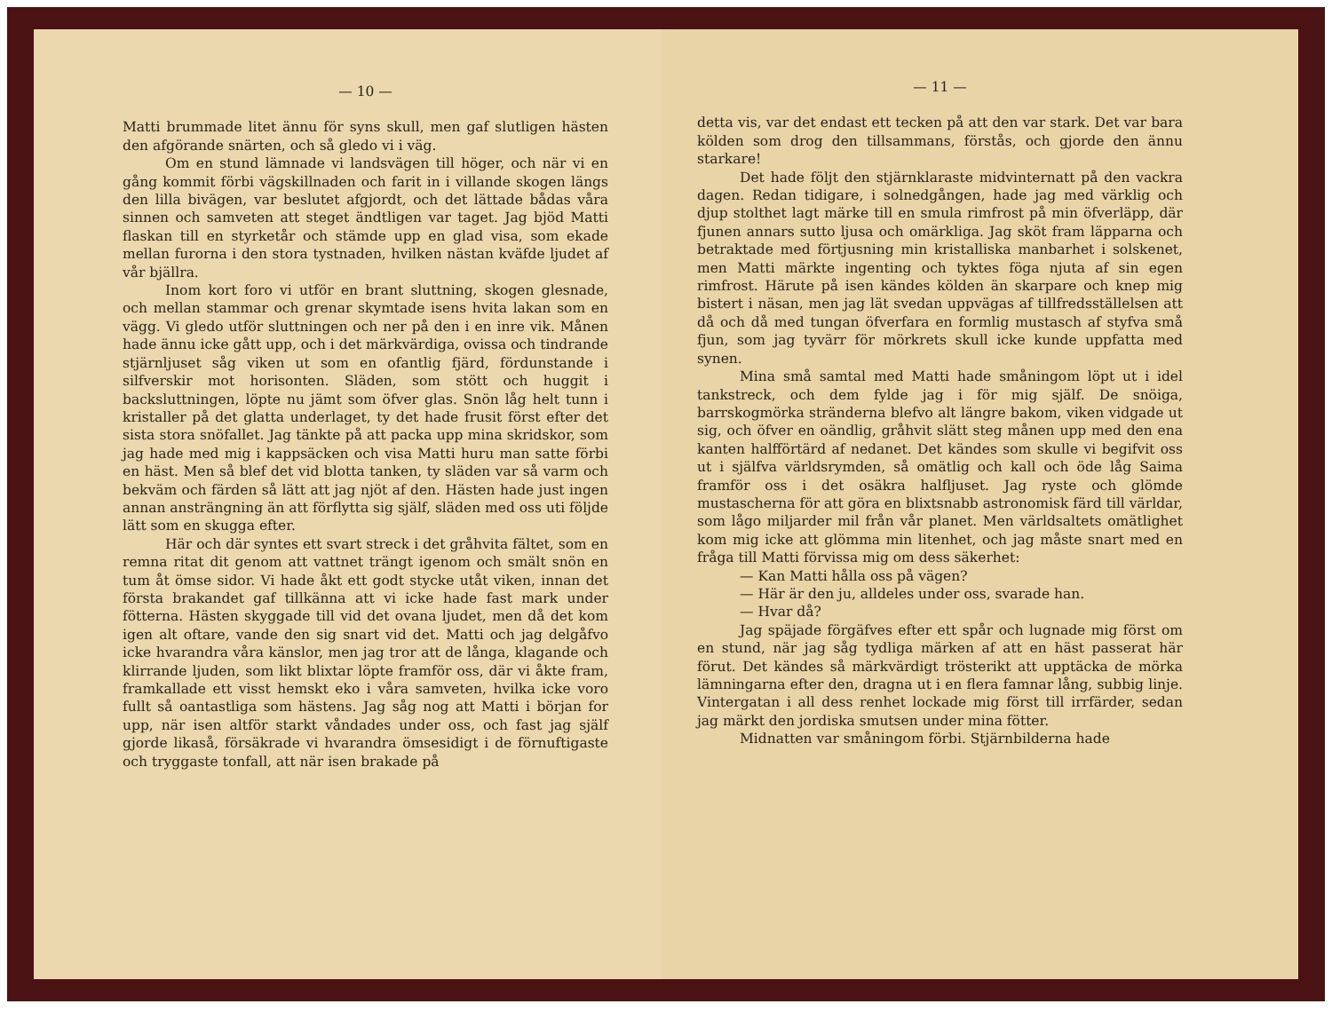— 10 —
Matti brummade litet ännu för syns skull, men gaf slutligen hästen den afgörande snärten, och så gledo vi i väg.
Om en stund lämnade vi landsvägen till höger, och när vi en gång kommit förbi vägskillnaden och farit in i villande skogen längs den lilla bivägen, var beslutet afgjordt, och det lättade bådas våra sinnen och samveten att steget ändtligen var taget. Jag bjöd Matti flaskan till en styrketår och stämde upp en glad visa, som ekade mellan furorna i den stora tystnaden, hvilken nästan kväfde ljudet af vår bjällra.
Inom kort foro vi utför en brant sluttning, skogen glesnade, och mellan stammar och grenar skymtade isens hvita lakan som en vägg. Vi gledo utför sluttningen och ner på den i en inre vik. Månen hade ännu icke gått upp, och i det märkvärdiga, ovissa och tindrande stjärnljuset såg viken ut som en ofantlig fjärd, fördunstande i silfverskir mot horisonten. Släden, som stött och huggit i backsluttningen, löpte nu jämt som öfver glas. Snön låg helt tunn i kristaller på det glatta underlaget, ty det hade frusit först efter det sista stora snöfallet. Jag tänkte på att packa upp mina skridskor, som jag hade med mig i kappsäcken och visa Matti huru man satte förbi en häst. Men så blef det vid blotta tanken, ty släden var så varm och bekväm och färden så lätt att jag njöt af den. Hästen hade just ingen annan ansträngning än att förflytta sig själf, släden med oss uti följde lätt som en skugga efter.
Här och där syntes ett svart streck i det gråhvita fältet, som en remna ritat dit genom att vattnet trängt igenom och smält snön en tum åt ömse sidor. Vi hade åkt ett godt stycke utåt viken, innan det första brakandet gaf tillkänna att vi icke hade fast mark under fötterna. Hästen skyggade till vid det ovana ljudet, men då det kom igen alt oftare, vande den sig snart vid det. Matti och jag delgåfvo icke hvarandra våra känslor, men jag tror att de långa, klagande och klirrande ljuden, som likt blixtar löpte framför oss, där vi åkte fram, framkallade ett visst hemskt eko i våra samveten, hvilka icke voro fullt så oantastliga som hästens. Jag såg nog att Matti i början for upp, när isen altför starkt våndades under oss, och fast jag själf gjorde likaså, försäkrade vi hvarandra ömsesidigt i de förnuftigaste och tryggaste tonfall, att när isen brakade på
— 11 —
detta vis, var det endast ett tecken på att den var stark. Det var bara kölden som drog den tillsammans, förstås, och gjorde den ännu starkare!
Det hade följt den stjärnklaraste midvinternatt på den vackra dagen. Redan tidigare, i solnedgången, hade jag med värklig och djup stolthet lagt märke till en smula rimfrost på min öfverläpp, där fjunen annars sutto ljusa och omärkliga. Jag sköt fram läpparna och betraktade med förtjusning min kristalliska manbarhet i solskenet, men Matti märkte ingenting och tyktes föga njuta af sin egen rimfrost. Härute på isen kändes kölden än skarpare och knep mig bistert i näsan, men jag lät svedan uppvägas af tillfredsställelsen att då och då med tungan öfverfara en formlig mustasch af styfva små fjun, som jag tyvärr för mörkrets skull icke kunde uppfatta med synen.
Mina små samtal med Matti hade småningom löpt ut i idel tankstreck, och dem fylde jag i för mig själf. De snöiga, barrskogmörka stränderna blefvo alt längre bakom, viken vidgade ut sig, och öfver en oändlig, gråhvit slätt steg månen upp med den ena kanten halfförtärd af nedanet. Det kändes som skulle vi begifvit oss ut i själfva världsrymden, så omätlig och kall och öde låg Saima framför oss i det osäkra halfljuset. Jag ryste och glömde mustascherna för att göra en blixtsnabb astronomisk färd till världar, som lågo miljarder mil från vår planet. Men världsaltets omätlighet kom mig icke att glömma min litenhet, och jag måste snart med en fråga till Matti förvissa mig om dess säkerhet:
— Kan Matti hålla oss på vägen?
— Här är den ju, alldeles under oss, svarade han.
— Hvar då?
Jag späjade förgäfves efter ett spår och lugnade mig först om en stund, när jag såg tydliga märken af att en häst passerat här förut. Det kändes så märkvärdigt trösterikt att upptäcka de mörka lämningarna efter den, dragna ut i en flera famnar lång, subbig linje. Vintergatan i all dess renhet lockade mig först till irrfärder, sedan jag märkt den jordiska smutsen under mina fötter.
Midnatten var småningom förbi. Stjärnbilderna hade